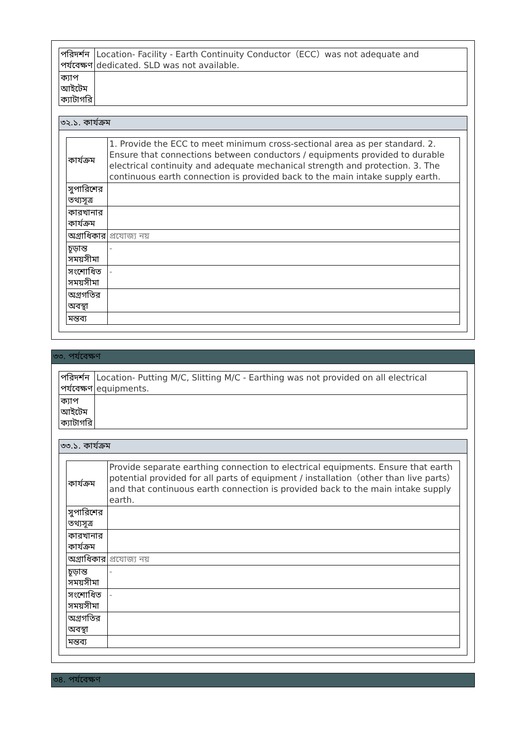| পরিদর্শন পর্যবেক্ষণ | Location- Facility - Earth Continuity Conductor（ECC）was not adequate and dedicated. SLD was not available. |
| ক্যাপ আইটেম ক্যাটাগরি | |
৩২.১. কার্যক্রম
| কার্যক্রম | 1. Provide the ECC to meet minimum cross-sectional area as per standard. 2. Ensure that connections between conductors / equipments provided to durable electrical continuity and adequate mechanical strength and protection. 3. The continuous earth connection is provided back to the main intake supply earth. |
| সুপারিশের তথ্যসূত্র | |
| কারখানার কার্যক্রম | |
| অগ্রাধিকার | প্রযোজ্য নয় |
| চূড়ান্ত সময়সীমা | - |
| সংশোধিত সময়সীমা | - |
| অগ্রগতির অবস্থা | |
| মন্তব্য | |
৩৩. পর্যবেক্ষণ
| পরিদর্শন পর্যবেক্ষণ | Location- Putting M/C, Slitting M/C - Earthing was not provided on all electrical equipments. |
| ক্যাপ আইটেম ক্যাটাগরি | |
৩৩.১. কার্যক্রম
| কার্যক্রম | Provide separate earthing connection to electrical equipments. Ensure that earth potential provided for all parts of equipment / installation（other than live parts）and that continuous earth connection is provided back to the main intake supply earth. |
| সুপারিশের তথ্যসূত্র | |
| কারখানার কার্যক্রম | |
| অগ্রাধিকার | প্রযোজ্য নয় |
| চূড়ান্ত সময়সীমা | - |
| সংশোধিত সময়সীমা | - |
| অগ্রগতির অবস্থা | |
| মন্তব্য | |
৩৪. পর্যবেক্ষণ